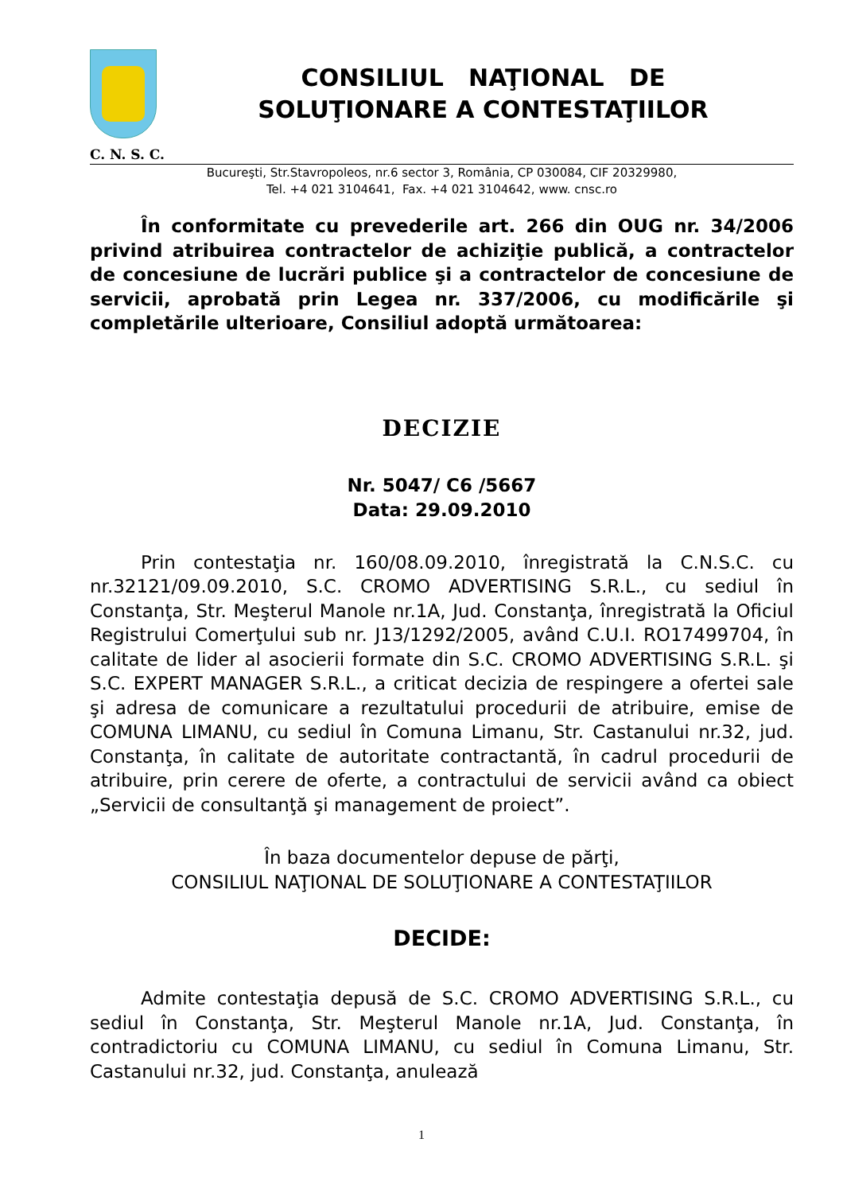CONSILIUL NAŢIONAL DE
SOLUŢIONARE A CONTESTAŢIILOR
C. N. S. C.
Bucureşti, Str.Stavropoleos, nr.6 sector 3, România, CP 030084, CIF 20329980,
Tel. +4 021 3104641, Fax. +4 021 3104642, www. cnsc.ro
În conformitate cu prevederile art. 266 din OUG nr. 34/2006 privind atribuirea contractelor de achiziţie publică, a contractelor de concesiune de lucrări publice şi a contractelor de concesiune de servicii, aprobată prin Legea nr. 337/2006, cu modificările şi completările ulterioare, Consiliul adoptă următoarea:
DECIZIE
Nr. 5047/ C6 /5667
Data: 29.09.2010
Prin contestaţia nr. 160/08.09.2010, înregistrată la C.N.S.C. cu nr.32121/09.09.2010, S.C. CROMO ADVERTISING S.R.L., cu sediul în Constanţa, Str. Meşterul Manole nr.1A, Jud. Constanţa, înregistrată la Oficiul Registrului Comerţului sub nr. J13/1292/2005, având C.U.I. RO17499704, în calitate de lider al asocierii formate din S.C. CROMO ADVERTISING S.R.L. şi S.C. EXPERT MANAGER S.R.L., a criticat decizia de respingere a ofertei sale şi adresa de comunicare a rezultatului procedurii de atribuire, emise de COMUNA LIMANU, cu sediul în Comuna Limanu, Str. Castanului nr.32, jud. Constanţa, în calitate de autoritate contractantă, în cadrul procedurii de atribuire, prin cerere de oferte, a contractului de servicii având ca obiect „Servicii de consultanţă şi management de proiect”.
În baza documentelor depuse de părţi,
CONSILIUL NAŢIONAL DE SOLUŢIONARE A CONTESTAŢIILOR
DECIDE:
Admite contestaţia depusă de S.C. CROMO ADVERTISING S.R.L., cu sediul în Constanţa, Str. Meşterul Manole nr.1A, Jud. Constanţa, în contradictoriu cu COMUNA LIMANU, cu sediul în Comuna Limanu, Str. Castanului nr.32, jud. Constanţa, anulează
1